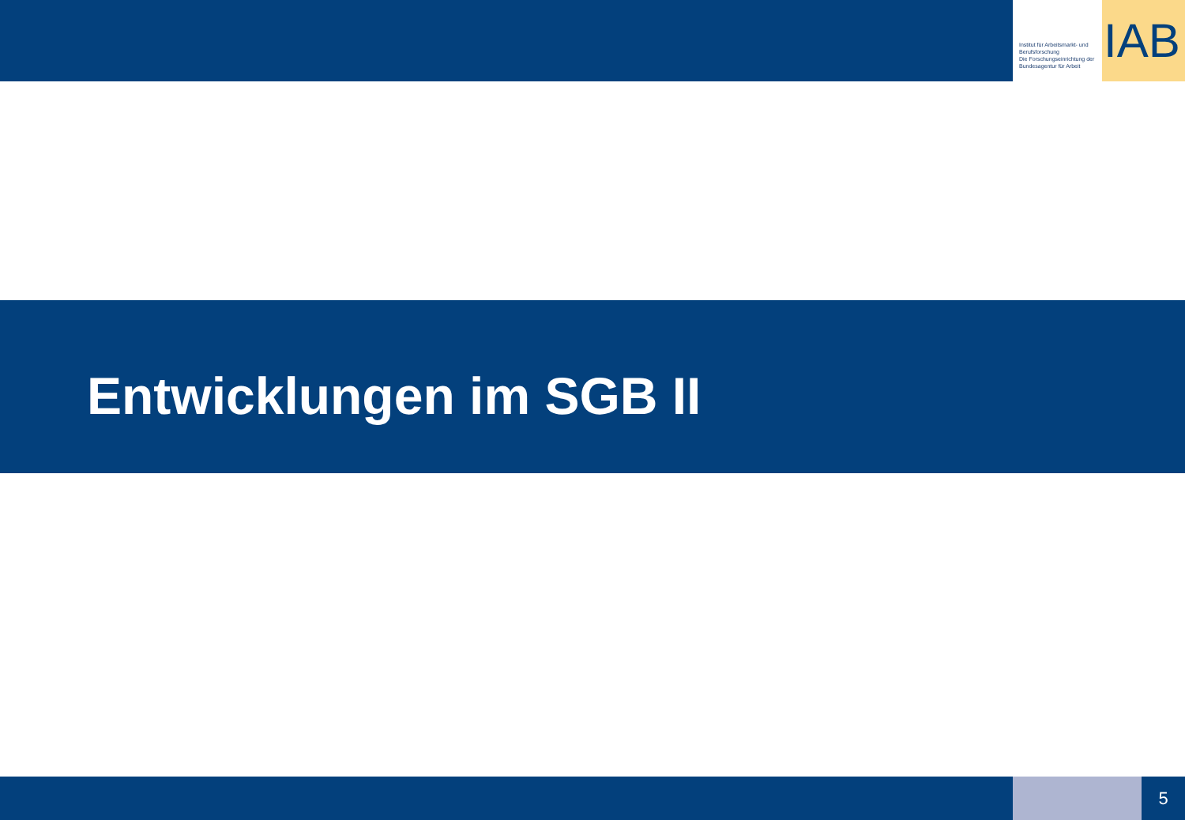Institut für Arbeitsmarkt- und Berufsforschung
Die Forschungseinrichtung der Bundesagentur für Arbeit
IAB
Entwicklungen im SGB II
5